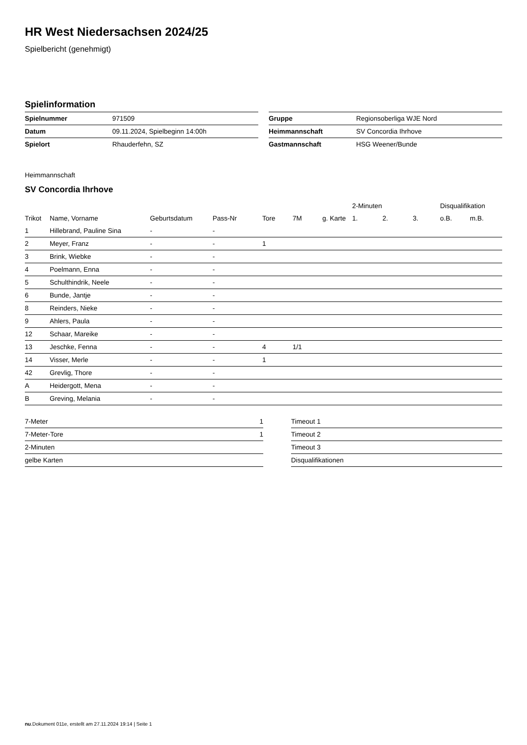HR West Niedersachsen 2024/25
Spielbericht (genehmigt)
Spielinformation
| Spielnummer | 971509 |
| Datum | 09.11.2024, Spielbeginn 14:00h |
| Spielort | Rhauderfehn, SZ |
| Gruppe | Regionsoberliga WJE Nord |
| Heimmannschaft | SV Concordia Ihrhove |
| Gastmannschaft | HSG Weener/Bunde |
Heimmannschaft
SV Concordia Ihrhove
| | | | | | | | 2-Minuten | | | Disqualifikation | |
| --- | --- | --- | --- | --- | --- | --- | --- | --- | --- | --- | --- |
| Trikot | Name, Vorname | Geburtsdatum | Pass-Nr | Tore | 7M | g. Karte | 1. | 2. | 3. | o.B. | m.B. |
| 1 | Hillebrand, Pauline Sina | - | - | | | | | | | | |
| 2 | Meyer, Franz | - | - | 1 | | | | | | | |
| 3 | Brink, Wiebke | - | - | | | | | | | | |
| 4 | Poelmann, Enna | - | - | | | | | | | | |
| 5 | Schulthindrik, Neele | - | - | | | | | | | | |
| 6 | Bunde, Jantje | - | - | | | | | | | | |
| 8 | Reinders, Nieke | - | - | | | | | | | | |
| 9 | Ahlers, Paula | - | - | | | | | | | | |
| 12 | Schaar, Mareike | - | - | | | | | | | | |
| 13 | Jeschke, Fenna | - | - | 4 | 1/1 | | | | | | |
| 14 | Visser, Merle | - | - | 1 | | | | | | | |
| 42 | Grevlig, Thore | - | - | | | | | | | | |
| A | Heidergott, Mena | - | - | | | | | | | | |
| B | Greving, Melania | - | - | | | | | | | | |
| 7-Meter | 1 |
| 7-Meter-Tore | 1 |
| 2-Minuten | |
| gelbe Karten | |
| Timeout 1 |
| Timeout 2 |
| Timeout 3 |
| Disqualifikationen |
nu.Dokument 011e, erstellt am 27.11.2024 19:14 | Seite 1